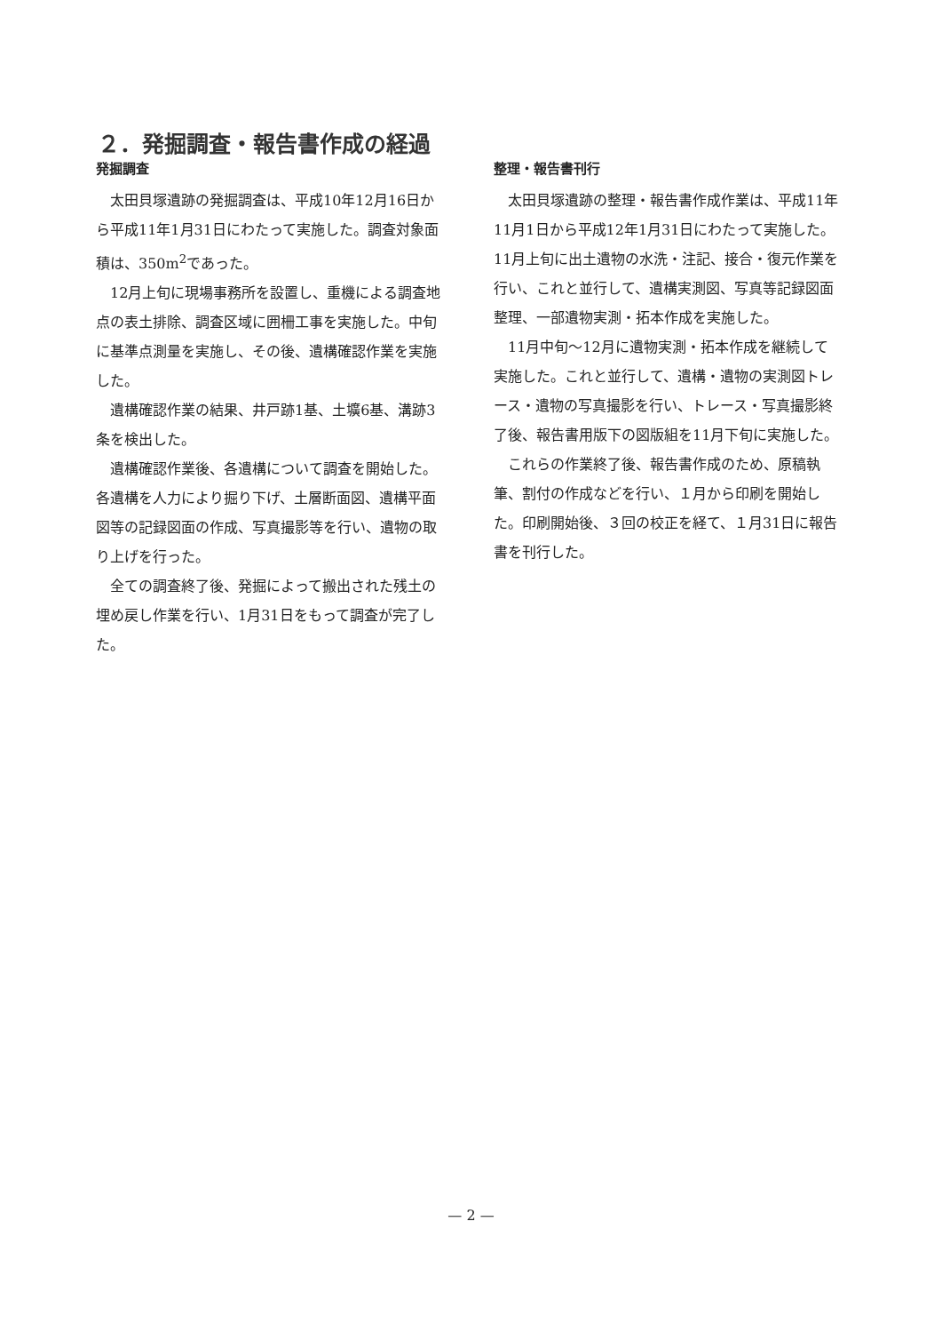２．発掘調査・報告書作成の経過
発掘調査
太田貝塚遺跡の発掘調査は、平成10年12月16日から平成11年1月31日にわたって実施した。調査対象面積は、350m<sup>2</sup>であった。
12月上旬に現場事務所を設置し、重機による調査地点の表土排除、調査区域に囲柵工事を実施した。中旬に基準点測量を実施し、その後、遺構確認作業を実施した。
遺構確認作業の結果、井戸跡1基、土壙6基、溝跡3条を検出した。
遺構確認作業後、各遺構について調査を開始した。各遺構を人力により掘り下げ、土層断面図、遺構平面図等の記録図面の作成、写真撮影等を行い、遺物の取り上げを行った。
全ての調査終了後、発掘によって搬出された残土の埋め戻し作業を行い、1月31日をもって調査が完了した。
整理・報告書刊行
太田貝塚遺跡の整理・報告書作成作業は、平成11年11月1日から平成12年1月31日にわたって実施した。11月上旬に出土遺物の水洗・注記、接合・復元作業を行い、これと並行して、遺構実測図、写真等記録図面整理、一部遺物実測・拓本作成を実施した。
11月中旬～12月に遺物実測・拓本作成を継続して実施した。これと並行して、遺構・遺物の実測図トレース・遺物の写真撮影を行い、トレース・写真撮影終了後、報告書用版下の図版組を11月下旬に実施した。
これらの作業終了後、報告書作成のため、原稿執筆、割付の作成などを行い、１月から印刷を開始した。印刷開始後、３回の校正を経て、１月31日に報告書を刊行した。
— 2 —